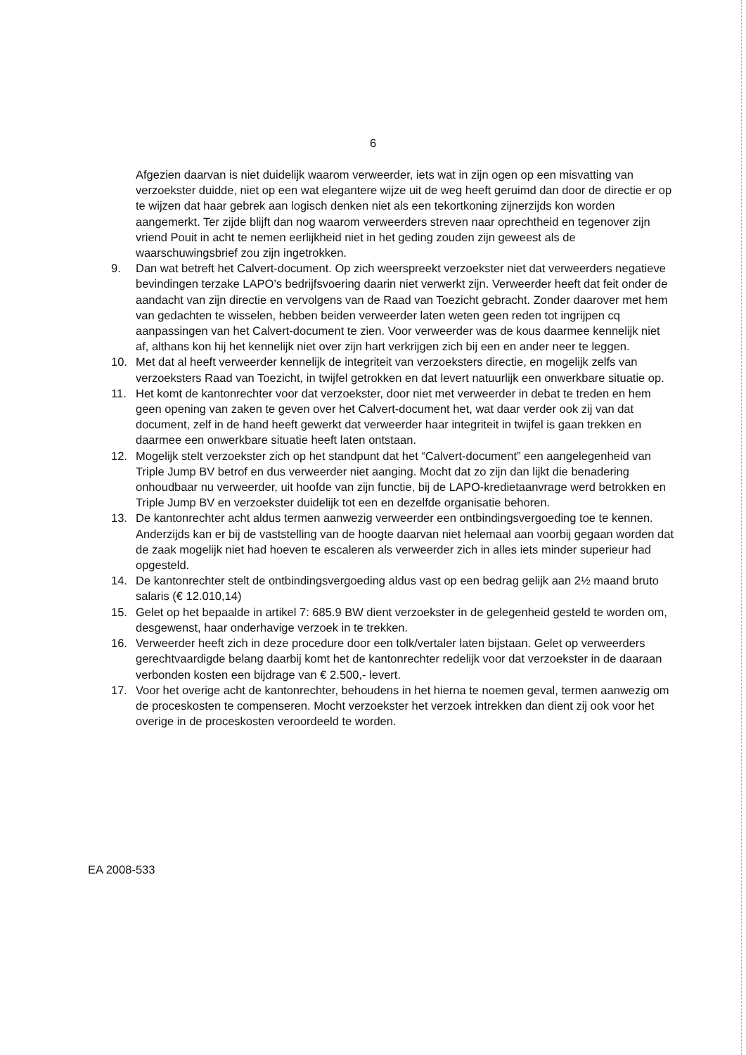6
Afgezien daarvan is niet duidelijk waarom verweerder, iets wat in zijn ogen op een misvatting van verzoekster duidde, niet op een wat elegantere wijze uit de weg heeft geruimd dan door de directie er op te wijzen dat haar gebrek aan logisch denken niet als een tekortkoning zijnerzijds kon worden aangemerkt. Ter zijde blijft dan nog waarom verweerders streven naar oprechtheid en tegenover zijn vriend Pouit in acht te nemen eerlijkheid niet in het geding zouden zijn geweest als de waarschuwingsbrief zou zijn ingetrokken.
9. Dan wat betreft het Calvert-document. Op zich weerspreekt verzoekster niet dat verweerders negatieve bevindingen terzake LAPO’s bedrijfsvoering daarin niet verwerkt zijn. Verweerder heeft dat feit onder de aandacht van zijn directie en vervolgens van de Raad van Toezicht gebracht. Zonder daarover met hem van gedachten te wisselen, hebben beiden verweerder laten weten geen reden tot ingrijpen cq aanpassingen van het Calvert-document te zien. Voor verweerder was de kous daarmee kennelijk niet af, althans kon hij het kennelijk niet over zijn hart verkrijgen zich bij een en ander neer te leggen.
10. Met dat al heeft verweerder kennelijk de integriteit van verzoeksters directie, en mogelijk zelfs van verzoeksters Raad van Toezicht, in twijfel getrokken en dat levert natuurlijk een onwerkbare situatie op.
11. Het komt de kantonrechter voor dat verzoekster, door niet met verweerder in debat te treden en hem geen opening van zaken te geven over het Calvert-document het, wat daar verder ook zij van dat document, zelf in de hand heeft gewerkt dat verweerder haar integriteit in twijfel is gaan trekken en daarmee een onwerkbare situatie heeft laten ontstaan.
12. Mogelijk stelt verzoekster zich op het standpunt dat het “Calvert-document” een aangelegenheid van Triple Jump BV betrof en dus verweerder niet aanging. Mocht dat zo zijn dan lijkt die benadering onhoudbaar nu verweerder, uit hoofde van zijn functie, bij de LAPO-kredietaanvrage werd betrokken en Triple Jump BV en verzoekster duidelijk tot een en dezelfde organisatie behoren.
13. De kantonrechter acht aldus termen aanwezig verweerder een ontbindingsvergoeding toe te kennen. Anderzijds kan er bij de vaststelling van de hoogte daarvan niet helemaal aan voorbij gegaan worden dat de zaak mogelijk niet had hoeven te escaleren als verweerder zich in alles iets minder superieur had opgesteld.
14. De kantonrechter stelt de ontbindingsvergoeding aldus vast op een bedrag gelijk aan 2½ maand bruto salaris (€ 12.010,14)
15. Gelet op het bepaalde in artikel 7: 685.9 BW dient verzoekster in de gelegenheid gesteld te worden om, desgewenst, haar onderhavige verzoek in te trekken.
16. Verweerder heeft zich in deze procedure door een tolk/vertaler laten bijstaan. Gelet op verweerders gerechtvaardigde belang daarbij komt het de kantonrechter redelijk voor dat verzoekster in de daaraan verbonden kosten een bijdrage van € 2.500,- levert.
17. Voor het overige acht de kantonrechter, behoudens in het hierna te noemen geval, termen aanwezig om de proceskosten te compenseren. Mocht verzoekster het verzoek intrekken dan dient zij ook voor het overige in de proceskosten veroordeeld te worden.
EA 2008-533